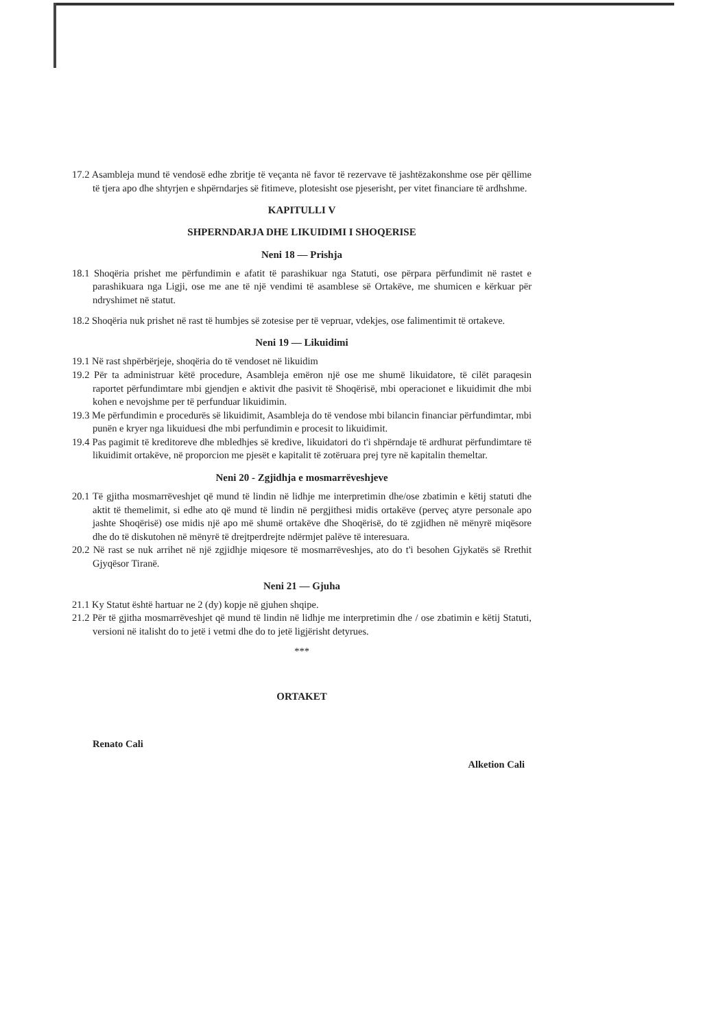17.2 Asambleja mund të vendosë edhe zbritje të veçanta në favor të rezervave të jashtëzakonshme ose për qëllime të tjera apo dhe shtyrjen e shpërndarjes së fitimeve, plotesisht ose pjeserisht, per vitet financiare të ardhshme.
KAPITULLI V
SHPERNDARJA DHE LIKUIDIMI I SHOQERISE
Neni 18 — Prishja
18.1 Shoqëria prishet me përfundimin e afatit të parashikuar nga Statuti, ose përpara përfundimit në rastet e parashikuara nga Ligji, ose me ane të një vendimi të asamblese së Ortakëve, me shumicen e kërkuar për ndryshimet në statut.
18.2 Shoqëria nuk prishet në rast të humbjes së zotesise per të vepruar, vdekjes, ose falimentimit të ortakeve.
Neni 19 — Likuidimi
19.1 Në rast shpërbërjeje, shoqëria do të vendoset në likuidim
19.2 Për ta administruar këtë procedure, Asambleja emëron një ose me shumë likuidatore, të cilët paraqesin raportet përfundimtare mbi gjendjen e aktivit dhe pasivit të Shoqërisë, mbi operacionet e likuidimit dhe mbi kohen e nevojshme per të perfunduar likuidimin.
19.3 Me përfundimin e procedurës së likuidimit, Asambleja do të vendose mbi bilancin financiar përfundimtar, mbi punën e kryer nga likuiduesi dhe mbi perfundimin e procesit to likuidimit.
19.4 Pas pagimit të kreditoreve dhe mbledhjes së kredive, likuidatori do t'i shpërndaje të ardhurat përfundimtare të likuidimit ortakëve, në proporcion me pjesët e kapitalit të zotëruara prej tyre në kapitalin themeltar.
Neni 20 - Zgjidhja e mosmarrëveshjeve
20.1 Të gjitha mosmarrëveshjet që mund të lindin në lidhje me interpretimin dhe/ose zbatimin e këtij statuti dhe aktit të themelimit, si edhe ato që mund të lindin në pergjithesi midis ortakëve (perveç atyre personale apo jashte Shoqërisë) ose midis një apo më shumë ortakëve dhe Shoqërisë, do të zgjidhen në mënyrë miqësore dhe do të diskutohen në mënyrë të drejtperdrejte ndërmjet palëve të interesuara.
20.2 Në rast se nuk arrihet në një zgjidhje miqesore të mosmarrëveshjes, ato do t'i besohen Gjykatës së Rrethit Gjyqësor Tiranë.
Neni 21 — Gjuha
21.1 Ky Statut është hartuar ne 2 (dy) kopje në gjuhen shqipe.
21.2 Për të gjitha mosmarrëveshjet që mund të lindin në lidhje me interpretimin dhe / ose zbatimin e këtij Statuti, versioni në italisht do to jetë i vetmi dhe do to jetë ligjërisht detyrues.
***
ORTAKET
Renato Cali Alketion Cali